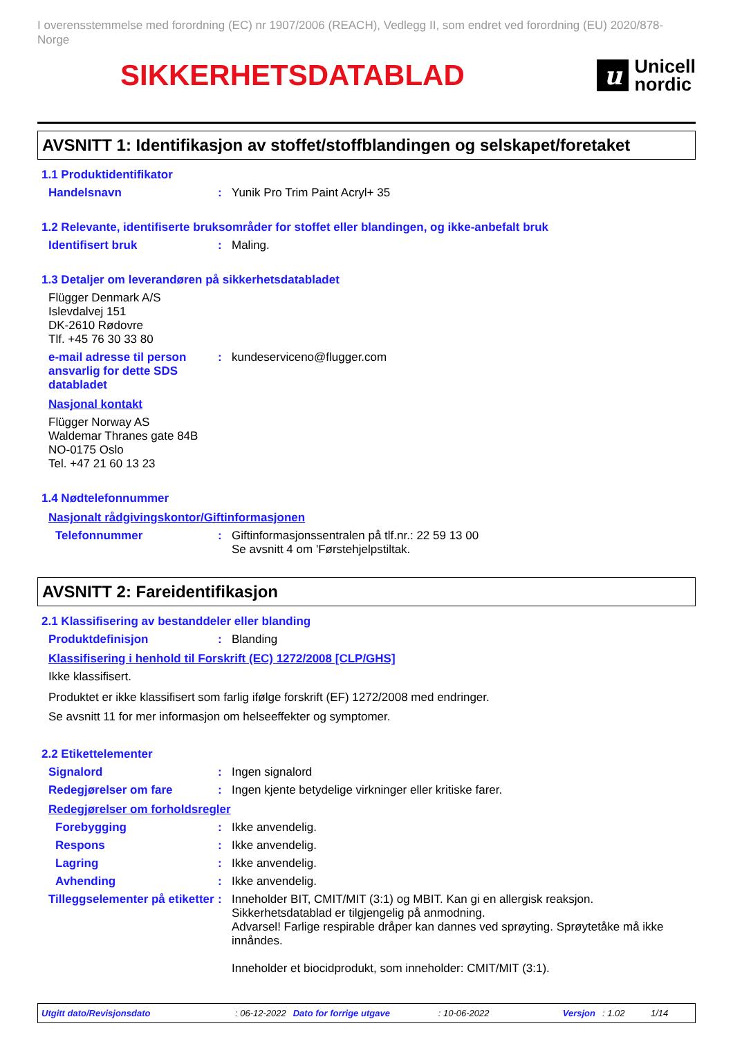I overensstemmelse med forordning (EC) nr 1907/2006 (REACH), Vedlegg II, som endret ved forordning (EU) 2020/878- Norge
SIKKERHETSDATABLAD
u
Unicell
nordic
AVSNITT 1: Identifikasjon av stoffet/stoffblandingen og selskapet/foretaket
1.1 Produktidentifikator
Handelsnavn : Yunik Pro Trim Paint Acryl+ 35
1.2 Relevante, identifiserte bruksområder for stoffet eller blandingen, og ikke-anbefalt bruk
Identifisert bruk : Maling.
1.3 Detaljer om leverandøren på sikkerhetsdatabladet
Flügger Denmark A/S
Islevdalvej 151
DK-2610 Rødovre
Tlf. +45 76 30 33 80
e-mail adresse til person ansvarlig for dette SDS databladet
: kundeserviceno@flugger.com
Nasjonal kontakt
Flügger Norway AS
Waldemar Thranes gate 84B
NO-0175 Oslo
Tel. +47 21 60 13 23
1.4 Nødtelefonnummer
Nasjonalt rådgivingskontor/Giftinformasjonen
Telefonnummer : Giftinformasjonssentralen på tlf.nr.: 22 59 13 00
Se avsnitt 4 om 'Førstehjelpstiltak.
AVSNITT 2: Fareidentifikasjon
2.1 Klassifisering av bestanddeler eller blanding
Produktdefinisjon : Blanding
Klassifisering i henhold til Forskrift (EC) 1272/2008 [CLP/GHS]
Ikke klassifisert.
Produktet er ikke klassifisert som farlig ifølge forskrift (EF) 1272/2008 med endringer.
Se avsnitt 11 for mer informasjon om helseeffekter og symptomer.
2.2 Etikettelementer
Signalord : Ingen signalord
Redegjørelser om fare : Ingen kjente betydelige virkninger eller kritiske farer.
Redegjørelser om forholdsregler
Forebygging : Ikke anvendelig.
Respons : Ikke anvendelig.
Lagring : Ikke anvendelig.
Avhending : Ikke anvendelig.
Tilleggselementer på etiketter
: Inneholder BIT, CMIT/MIT (3:1) og MBIT. Kan gi en allergisk reaksjon.
Sikkerhetsdatablad er tilgjengelig på anmodning.
Advarsel! Farlige respirable dråper kan dannes ved sprøyting. Sprøytetåke må ikke innåndes.
Inneholder et biocidprodukt, som inneholder: CMIT/MIT (3:1).
Utgitt dato/Revisjonsdato: 06-12-2022 Dato for forrige utgave: 10-06-2022 Versjon: 1.02 1/14